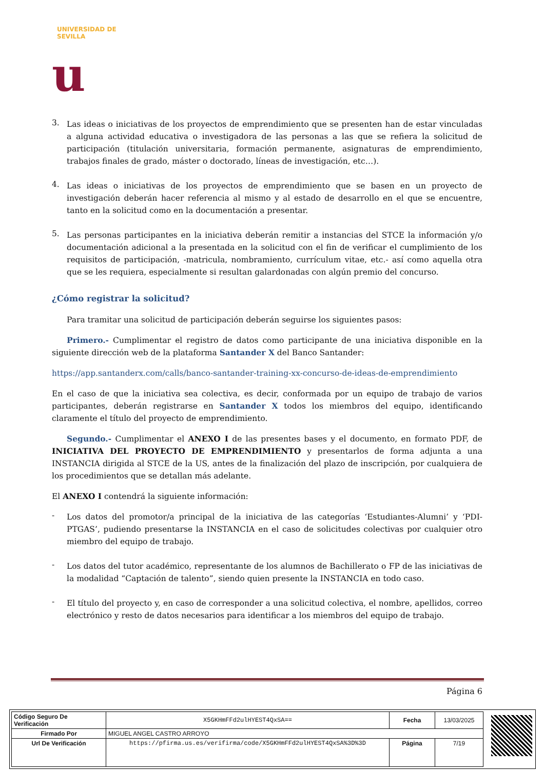UNIVERSIDAD DE SEVILLA
u
3.
Las ideas o iniciativas de los proyectos de emprendimiento que se presenten han de estar vinculadas a alguna actividad educativa o investigadora de las personas a las que se refiera la solicitud de participación (titulación universitaria, formación permanente, asignaturas de emprendimiento, trabajos finales de grado, máster o doctorado, líneas de investigación, etc…).
4.
Las ideas o iniciativas de los proyectos de emprendimiento que se basen en un proyecto de investigación deberán hacer referencia al mismo y al estado de desarrollo en el que se encuentre, tanto en la solicitud como en la documentación a presentar.
5.
Las personas participantes en la iniciativa deberán remitir a instancias del STCE la información y/o documentación adicional a la presentada en la solicitud con el fin de verificar el cumplimiento de los requisitos de participación, -matricula, nombramiento, currículum vitae, etc.- así como aquella otra que se les requiera, especialmente si resultan galardonadas con algún premio del concurso.
¿Cómo registrar la solicitud?
Para tramitar una solicitud de participación deberán seguirse los siguientes pasos:
Primero.- Cumplimentar el registro de datos como participante de una iniciativa disponible en la siguiente dirección web de la plataforma Santander X del Banco Santander:
https://app.santanderx.com/calls/banco-santander-training-xx-concurso-de-ideas-de-emprendimiento
En el caso de que la iniciativa sea colectiva, es decir, conformada por un equipo de trabajo de varios participantes, deberán registrarse en Santander X todos los miembros del equipo, identificando claramente el título del proyecto de emprendimiento.
Segundo.- Cumplimentar el ANEXO I de las presentes bases y el documento, en formato PDF, de INICIATIVA DEL PROYECTO DE EMPRENDIMIENTO y presentarlos de forma adjunta a una INSTANCIA dirigida al STCE de la US, antes de la finalización del plazo de inscripción, por cualquiera de los procedimientos que se detallan más adelante.
El ANEXO I contendrá la siguiente información:
-
Los datos del promotor/a principal de la iniciativa de las categorías ‘Estudiantes-Alumni’ y ‘PDI-PTGAS’, pudiendo presentarse la INSTANCIA en el caso de solicitudes colectivas por cualquier otro miembro del equipo de trabajo.
-
Los datos del tutor académico, representante de los alumnos de Bachillerato o FP de las iniciativas de la modalidad “Captación de talento”, siendo quien presente la INSTANCIA en todo caso.
-
El título del proyecto y, en caso de corresponder a una solicitud colectiva, el nombre, apellidos, correo electrónico y resto de datos necesarios para identificar a los miembros del equipo de trabajo.
Página 6
| Código Seguro De Verificación | X5GKHmFFd2ulHYEST4QxSA== | Fecha | 13/03/2025 |
| Firmado Por | MIGUEL ANGEL CASTRO ARROYO | | |
| Url De Verificación | https://pfirma.us.es/verifirma/code/X5GKHmFFd2ulHYEST4QxSA%3D%3D | Página | 7/19 |